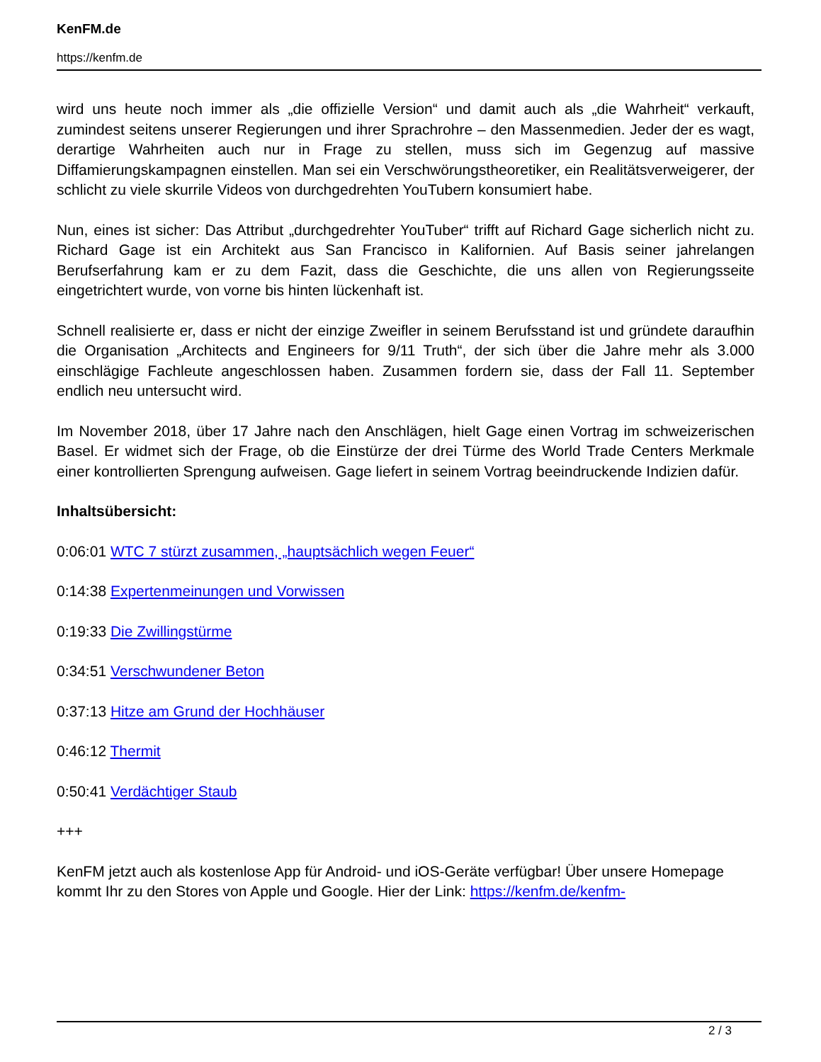KenFM.de
https://kenfm.de
wird uns heute noch immer als „die offizielle Version“ und damit auch als „die Wahrheit“ verkauft, zumindest seitens unserer Regierungen und ihrer Sprachrohre – den Massenmedien. Jeder der es wagt, derartige Wahrheiten auch nur in Frage zu stellen, muss sich im Gegenzug auf massive Diffamierungskampagnen einstellen. Man sei ein Verschwörungstheoretiker, ein Realitätsverweigerer, der schlicht zu viele skurrile Videos von durchgedrehten YouTubern konsumiert habe.
Nun, eines ist sicher: Das Attribut „durchgedrehter YouTuber“ trifft auf Richard Gage sicherlich nicht zu. Richard Gage ist ein Architekt aus San Francisco in Kalifornien. Auf Basis seiner jahrelangen Berufserfahrung kam er zu dem Fazit, dass die Geschichte, die uns allen von Regierungsseite eingetrichtert wurde, von vorne bis hinten lückenhaft ist.
Schnell realisierte er, dass er nicht der einzige Zweifler in seinem Berufsstand ist und gründete daraufhin die Organisation „Architects and Engineers for 9/11 Truth“, der sich über die Jahre mehr als 3.000 einschlägige Fachleute angeschlossen haben. Zusammen fordern sie, dass der Fall 11. September endlich neu untersucht wird.
Im November 2018, über 17 Jahre nach den Anschlägen, hielt Gage einen Vortrag im schweizerischen Basel. Er widmet sich der Frage, ob die Einstürze der drei Türme des World Trade Centers Merkmale einer kontrollierten Sprengung aufweisen. Gage liefert in seinem Vortrag beeindruckende Indizien dafür.
Inhaltsübersicht:
0:06:01 WTC 7 stürzt zusammen, „hauptsächlich wegen Feuer“
0:14:38 Expertenmeinungen und Vorwissen
0:19:33 Die Zwillingstürme
0:34:51 Verschwundener Beton
0:37:13 Hitze am Grund der Hochhäuser
0:46:12 Thermit
0:50:41 Verdächtiger Staub
+++
KenFM jetzt auch als kostenlose App für Android- und iOS-Geräte verfügbar! Über unsere Homepage kommt Ihr zu den Stores von Apple und Google. Hier der Link: https://kenfm.de/kenfm-
2 / 3